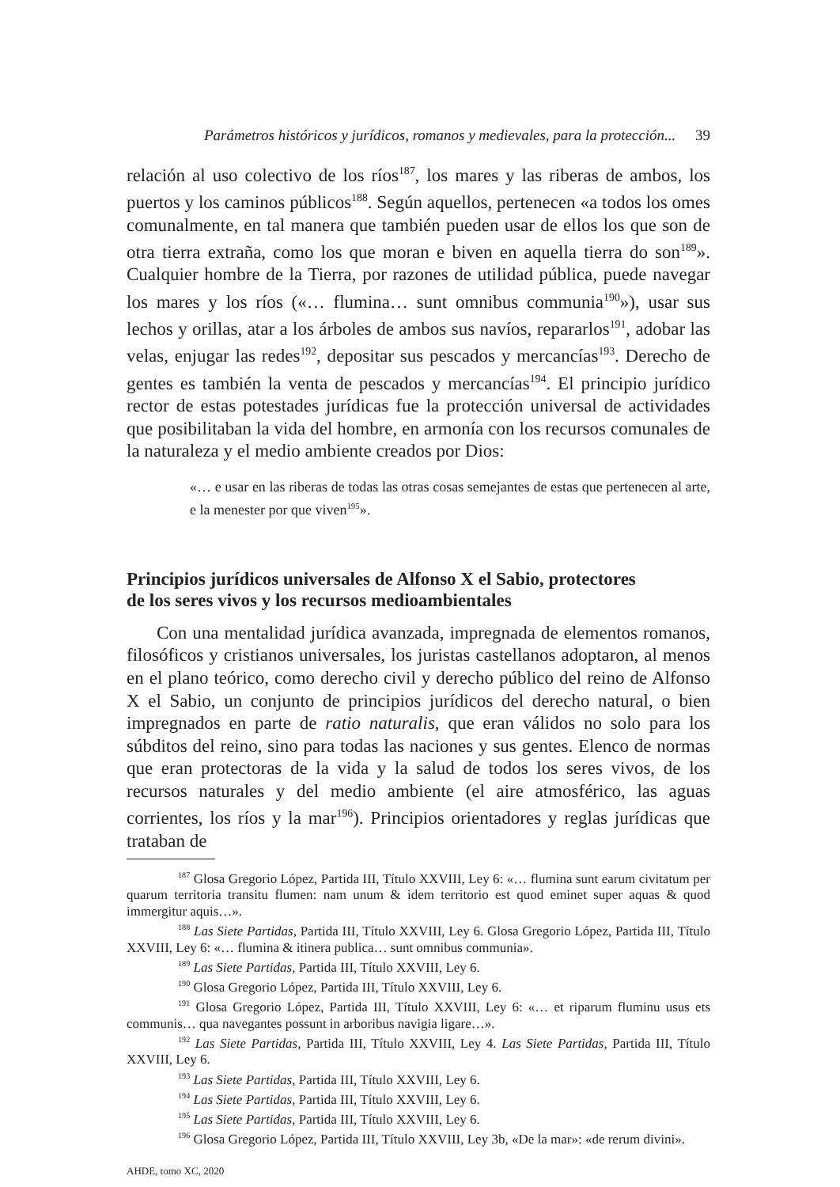Parámetros históricos y jurídicos, romanos y medievales, para la protección... 39
relación al uso colectivo de los ríos<sup>187</sup>, los mares y las riberas de ambos, los puertos y los caminos públicos<sup>188</sup>. Según aquellos, pertenecen «a todos los omes comunalmente, en tal manera que también pueden usar de ellos los que son de otra tierra extraña, como los que moran e biven en aquella tierra do son<sup>189</sup>». Cualquier hombre de la Tierra, por razones de utilidad pública, puede navegar los mares y los ríos («… flumina… sunt omnibus communia<sup>190</sup>»), usar sus lechos y orillas, atar a los árboles de ambos sus navíos, repararlos<sup>191</sup>, adobar las velas, enjugar las redes<sup>192</sup>, depositar sus pescados y mercancías<sup>193</sup>. Derecho de gentes es también la venta de pescados y mercancías<sup>194</sup>. El principio jurídico rector de estas potestades jurídicas fue la protección universal de actividades que posibilitaban la vida del hombre, en armonía con los recursos comunales de la naturaleza y el medio ambiente creados por Dios:
«… e usar en las riberas de todas las otras cosas semejantes de estas que pertenecen al arte, e la menester por que viven<sup>195</sup>».
Principios jurídicos universales de Alfonso X el Sabio, protectores
de los seres vivos y los recursos medioambientales
Con una mentalidad jurídica avanzada, impregnada de elementos romanos, filosóficos y cristianos universales, los juristas castellanos adoptaron, al menos en el plano teórico, como derecho civil y derecho público del reino de Alfonso X el Sabio, un conjunto de principios jurídicos del derecho natural, o bien impregnados en parte de ratio naturalis, que eran válidos no solo para los súbditos del reino, sino para todas las naciones y sus gentes. Elenco de normas que eran protectoras de la vida y la salud de todos los seres vivos, de los recursos naturales y del medio ambiente (el aire atmosférico, las aguas corrientes, los ríos y la mar<sup>196</sup>). Principios orientadores y reglas jurídicas que trataban de
<sup>187</sup> Glosa Gregorio López, Partida III, Título XXVIII, Ley 6: «… flumina sunt earum civitatum per quarum territoria transitu flumen: nam unum & idem territorio est quod eminet super aquas & quod immergitur aquis…».
<sup>188</sup> Las Siete Partidas, Partida III, Título XXVIII, Ley 6. Glosa Gregorio López, Partida III, Título XXVIII, Ley 6: «… flumina & itinera publica… sunt omnibus communia».
<sup>189</sup> Las Siete Partidas, Partida III, Título XXVIII, Ley 6.
<sup>190</sup> Glosa Gregorio López, Partida III, Título XXVIII, Ley 6.
<sup>191</sup> Glosa Gregorio López, Partida III, Título XXVIII, Ley 6: «… et riparum fluminu usus ets communis… qua navegantes possunt in arboribus navigia ligare…».
<sup>192</sup> Las Siete Partidas, Partida III, Título XXVIII, Ley 4. Las Siete Partidas, Partida III, Título XXVIII, Ley 6.
<sup>193</sup> Las Siete Partidas, Partida III, Título XXVIII, Ley 6.
<sup>194</sup> Las Siete Partidas, Partida III, Título XXVIII, Ley 6.
<sup>195</sup> Las Siete Partidas, Partida III, Título XXVIII, Ley 6.
<sup>196</sup> Glosa Gregorio López, Partida III, Título XXVIII, Ley 3b, «De la mar»: «de rerum divini».
AHDE, tomo XC, 2020